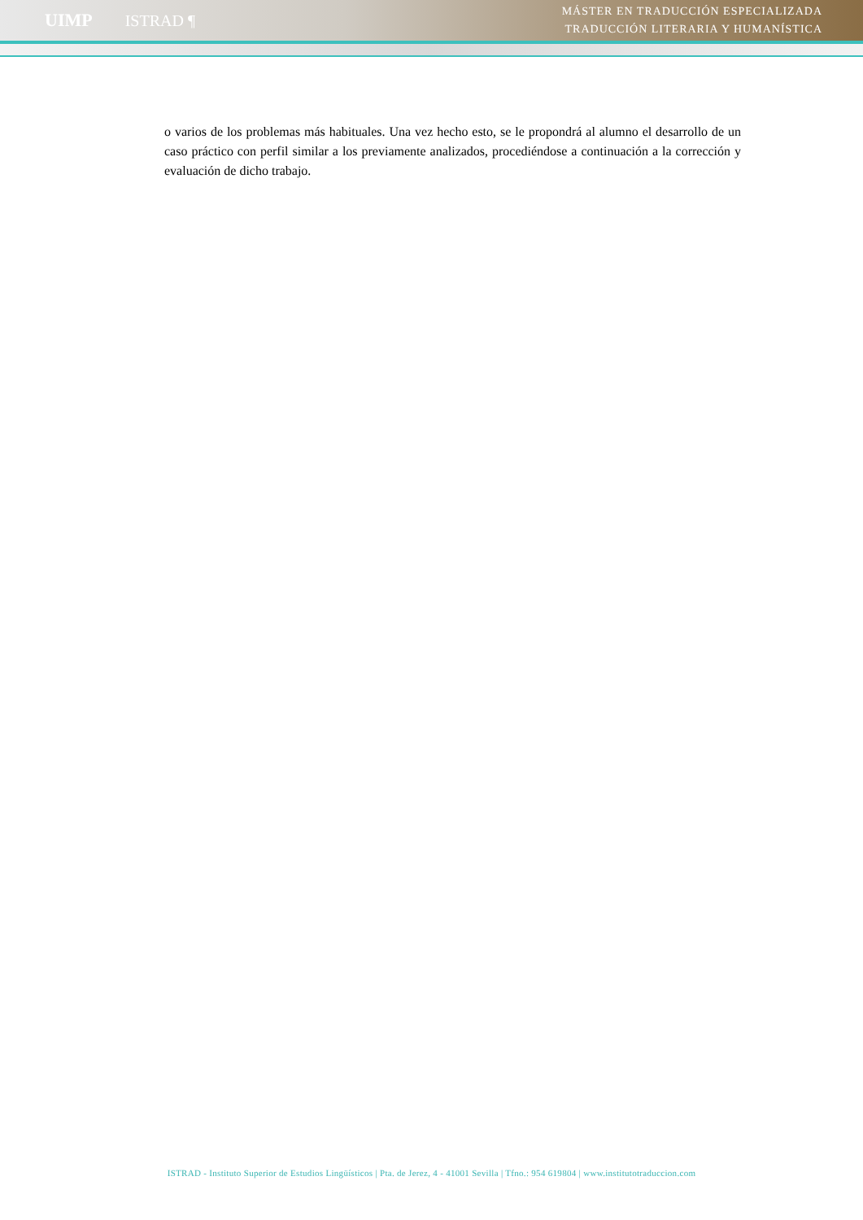UIMP ISTRAD ¶
MÁSTER EN TRADUCCIÓN ESPECIALIZADA
TRADUCCIÓN LITERARIA Y HUMANÍSTICA
o varios de los problemas más habituales. Una vez hecho esto, se le propondrá al alumno el desarrollo de un caso práctico con perfil similar a los previamente analizados, procediéndose a continuación a la corrección y evaluación de dicho trabajo.
ISTRAD - Instituto Superior de Estudios Lingüísticos | Pta. de Jerez, 4 - 41001 Sevilla | Tfno.: 954 619804 | www.institutotraduccion.com